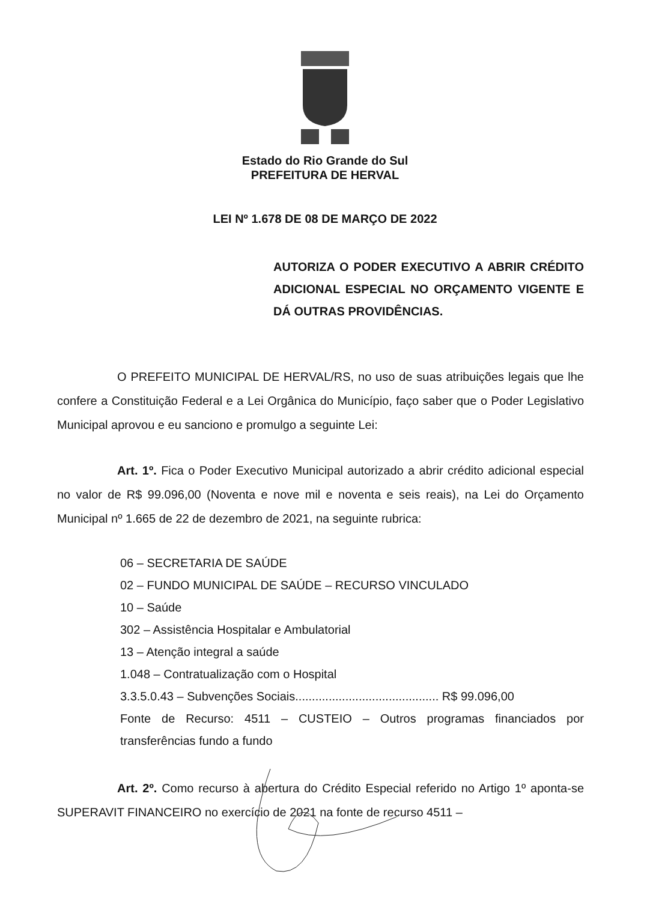Estado do Rio Grande do Sul
PREFEITURA DE HERVAL
LEI Nº 1.678 DE 08 DE MARÇO DE 2022
AUTORIZA O PODER EXECUTIVO A ABRIR CRÉDITO ADICIONAL ESPECIAL NO ORÇAMENTO VIGENTE E DÁ OUTRAS PROVIDÊNCIAS.
O PREFEITO MUNICIPAL DE HERVAL/RS, no uso de suas atribuições legais que lhe confere a Constituição Federal e a Lei Orgânica do Município, faço saber que o Poder Legislativo Municipal aprovou e eu sanciono e promulgo a seguinte Lei:
Art. 1º. Fica o Poder Executivo Municipal autorizado a abrir crédito adicional especial no valor de R$ 99.096,00 (Noventa e nove mil e noventa e seis reais), na Lei do Orçamento Municipal nº 1.665 de 22 de dezembro de 2021, na seguinte rubrica:
06 – SECRETARIA DE SAÚDE
02 – FUNDO MUNICIPAL DE SAÚDE – RECURSO VINCULADO
10 – Saúde
302 – Assistência Hospitalar e Ambulatorial
13 – Atenção integral a saúde
1.048 – Contratualização com o Hospital
3.3.5.0.43 – Subvenções Sociais........................................... R$ 99.096,00
Fonte de Recurso: 4511 – CUSTEIO – Outros programas financiados por transferências fundo a fundo
Art. 2º. Como recurso à abertura do Crédito Especial referido no Artigo 1º aponta-se SUPERAVIT FINANCEIRO no exercício de 2021 na fonte de recurso 4511 –